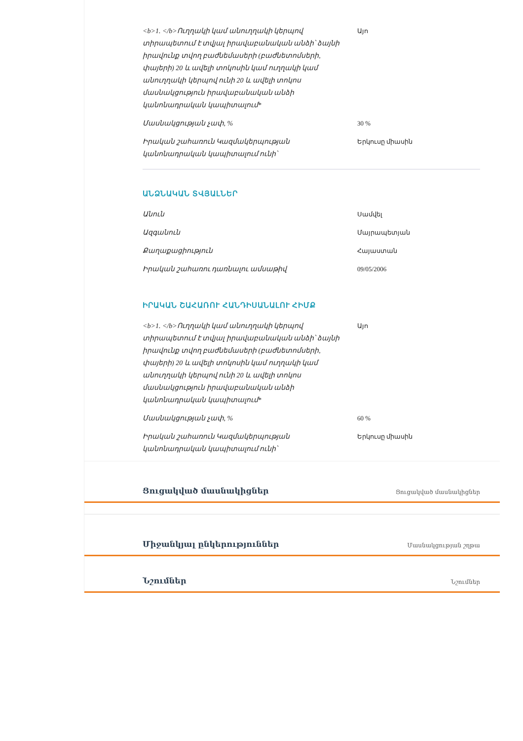| <b>1. </b>Ուղղակի կամ անուղղակի կերպով տիրապետում է տվյալ իրավաբանական անձի՝ ձայնի իրավունք տվող բաժնեմասերի (բաժնետոմսերի, փայերի) 20 և ավելի տոկոսին կամ ուղղակի կամ անուղղակի կերպով ունի 20 և ավելի տոկոս մասնակցություն իրավաբանական անձի կանոնադրական կապիտալում* | Այո |
| Մասնակցության չափ, % | 30 % |
| Իրական շահառուն Կազմակերպության կանոնադրական կապիտալում ունի՝ | Երկուսը միասին |
ԱՆՁՆԱԿԱՆ ՏՎՅԱԼՆԵՐ
| Անուն | Սամվել |
| Ազգանուն | Մայրապետյան |
| Քաղաքացիություն | Հայաստան |
| Իրական շահառու դառնալու ամսաթիվ | 09/05/2006 |
ԻՐԱԿԱՆ ՇԱՀԱՌՈՒ ՀԱՆԴԻՍԱՆԱԼՈՒ ՀԻՄՔ
| <b>1. </b>Ուղղակի կամ անուղղակի կերպով տիրապետում է տվյալ իրավաբանական անձի՝ ձայնի իրավունք տվող բաժնեմասերի (բաժնետոմսերի, փայերի) 20 և ավելի տոկոսին կամ ուղղակի կամ անուղղակի կերպով ունի 20 և ավելի տոկոս մասնակցություն իրավաբանական անձի կանոնադրական կապիտալում* | Այո |
| Մասնակցության չափ, % | 60 % |
| Իրական շահառուն Կազմակերպության կանոնադրական կապիտալում ունի՝ | Երկուսը միասին |
Ցուցակված մասնակիցներ Ցուցակված մասնակիցներ
Միջանկյալ ընկերություններ Մասնակցության շղթա
Նշումներ Նշումներ